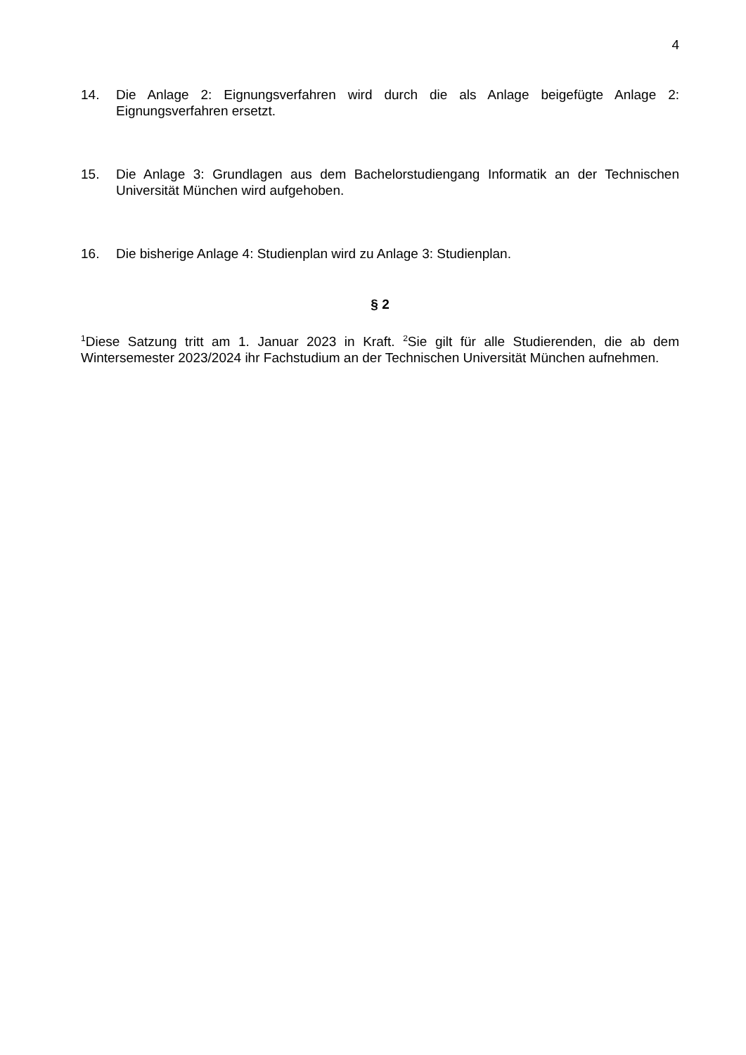4
14. Die Anlage 2: Eignungsverfahren wird durch die als Anlage beigefügte Anlage 2: Eignungsverfahren ersetzt.
15. Die Anlage 3: Grundlagen aus dem Bachelorstudiengang Informatik an der Technischen Universität München wird aufgehoben.
16. Die bisherige Anlage 4: Studienplan wird zu Anlage 3: Studienplan.
§ 2
<sup>1</sup> Diese Satzung tritt am 1. Januar 2023 in Kraft. <sup>2</sup>Sie gilt für alle Studierenden, die ab dem Wintersemester 2023/2024 ihr Fachstudium an der Technischen Universität München aufnehmen.